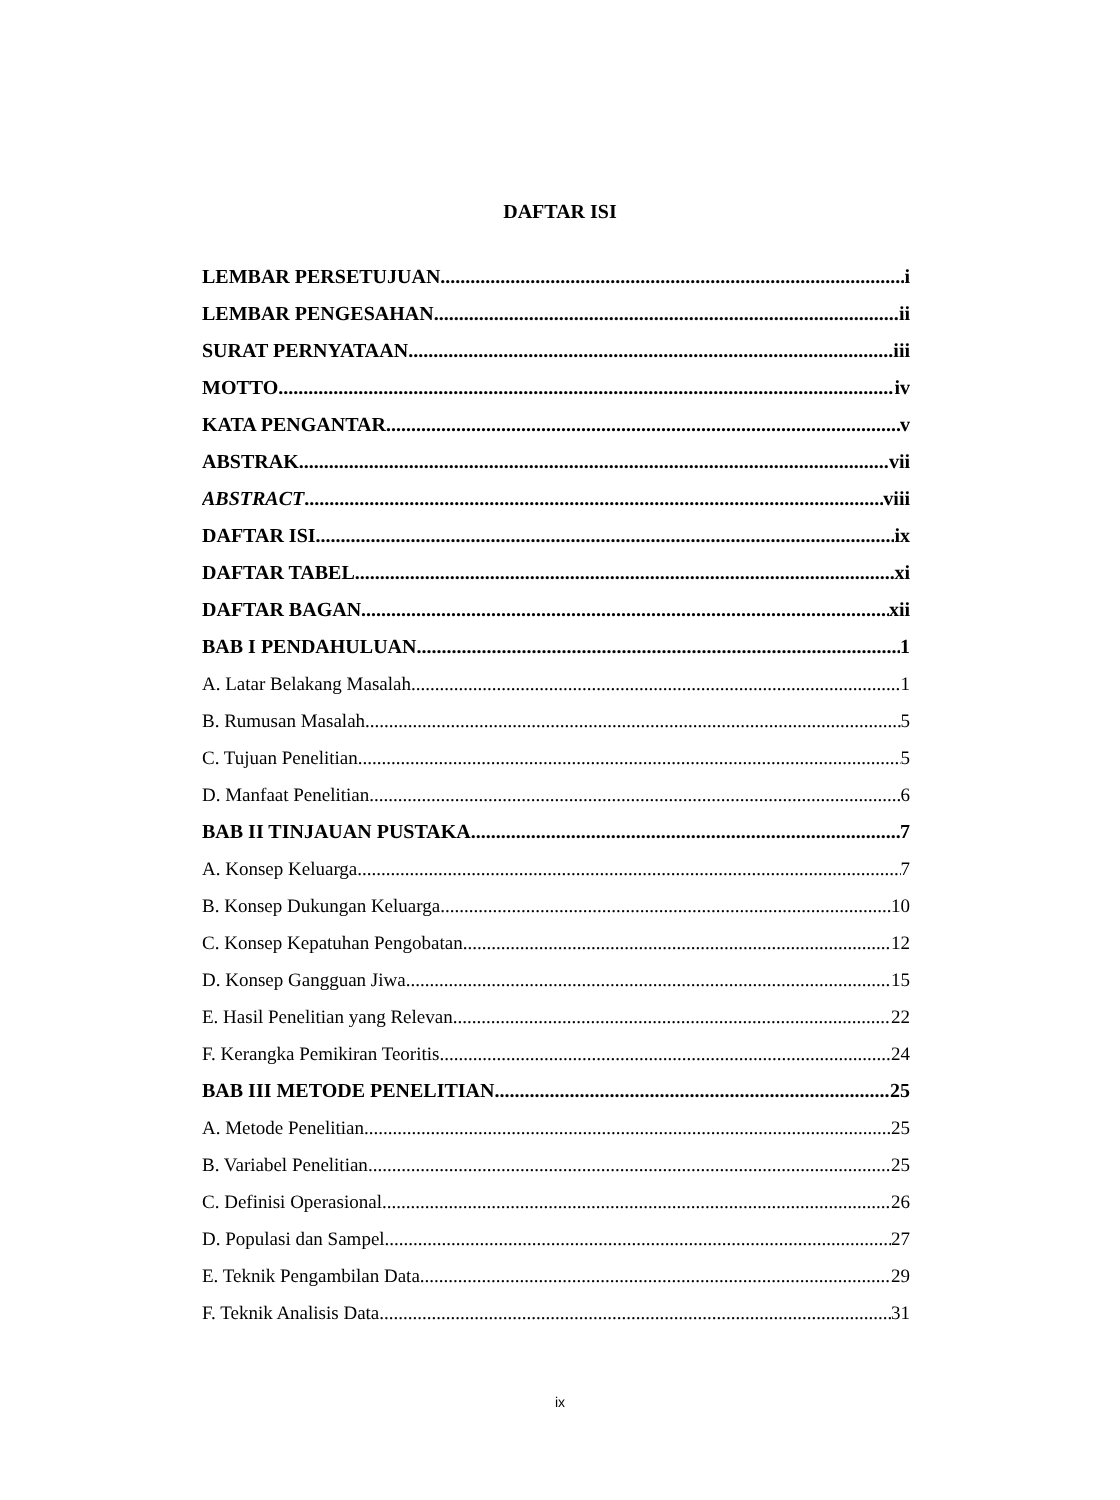DAFTAR ISI
LEMBAR PERSETUJUAN i
LEMBAR PENGESAHAN ii
SURAT PERNYATAAN iii
MOTTO iv
KATA PENGANTAR v
ABSTRAK vii
ABSTRACT viii
DAFTAR ISI ix
DAFTAR TABEL xi
DAFTAR BAGAN xii
BAB I PENDAHULUAN 1
A. Latar Belakang Masalah 1
B. Rumusan Masalah 5
C. Tujuan Penelitian 5
D. Manfaat Penelitian 6
BAB II TINJAUAN PUSTAKA 7
A. Konsep Keluarga 7
B. Konsep Dukungan Keluarga 10
C. Konsep Kepatuhan Pengobatan 12
D. Konsep Gangguan Jiwa 15
E. Hasil Penelitian yang Relevan 22
F. Kerangka Pemikiran Teoritis 24
BAB III METODE PENELITIAN 25
A. Metode Penelitian 25
B. Variabel Penelitian 25
C. Definisi Operasional 26
D. Populasi dan Sampel 27
E. Teknik Pengambilan Data 29
F. Teknik Analisis Data 31
ix